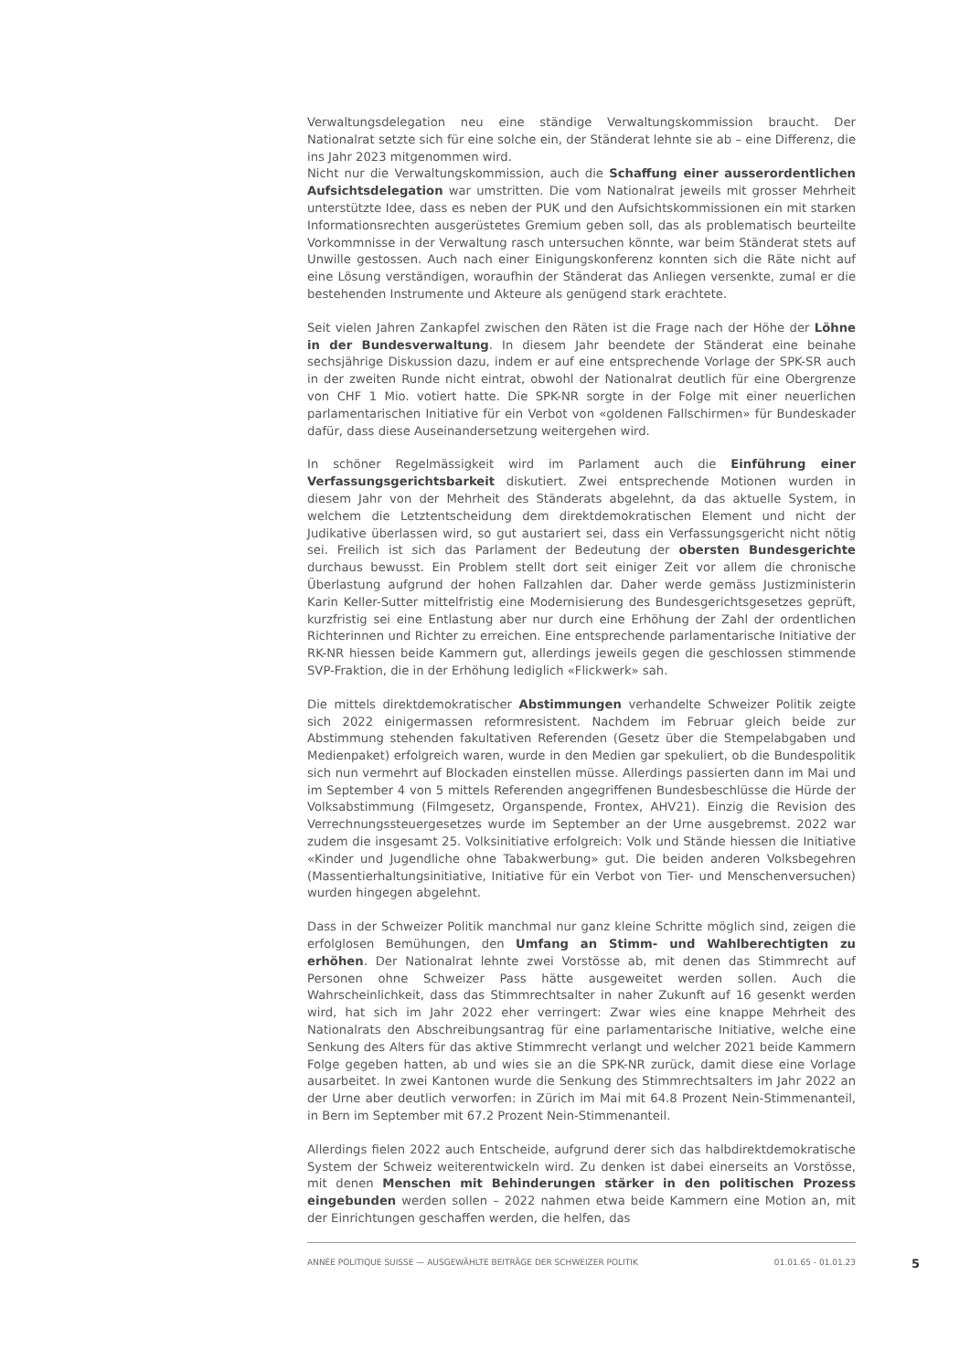Verwaltungsdelegation neu eine ständige Verwaltungskommission braucht. Der Nationalrat setzte sich für eine solche ein, der Ständerat lehnte sie ab – eine Differenz, die ins Jahr 2023 mitgenommen wird.
Nicht nur die Verwaltungskommission, auch die Schaffung einer ausserordentlichen Aufsichtsdelegation war umstritten. Die vom Nationalrat jeweils mit grosser Mehrheit unterstützte Idee, dass es neben der PUK und den Aufsichtskommissionen ein mit starken Informationsrechten ausgerüstetes Gremium geben soll, das als problematisch beurteilte Vorkommnisse in der Verwaltung rasch untersuchen könnte, war beim Ständerat stets auf Unwille gestossen. Auch nach einer Einigungskonferenz konnten sich die Räte nicht auf eine Lösung verständigen, woraufhin der Ständerat das Anliegen versenkte, zumal er die bestehenden Instrumente und Akteure als genügend stark erachtete.
Seit vielen Jahren Zankapfel zwischen den Räten ist die Frage nach der Höhe der Löhne in der Bundesverwaltung. In diesem Jahr beendete der Ständerat eine beinahe sechsjährige Diskussion dazu, indem er auf eine entsprechende Vorlage der SPK-SR auch in der zweiten Runde nicht eintrat, obwohl der Nationalrat deutlich für eine Obergrenze von CHF 1 Mio. votiert hatte. Die SPK-NR sorgte in der Folge mit einer neuerlichen parlamentarischen Initiative für ein Verbot von «goldenen Fallschirmen» für Bundeskader dafür, dass diese Auseinandersetzung weitergehen wird.
In schöner Regelmässigkeit wird im Parlament auch die Einführung einer Verfassungsgerichtsbarkeit diskutiert. Zwei entsprechende Motionen wurden in diesem Jahr von der Mehrheit des Ständerats abgelehnt, da das aktuelle System, in welchem die Letztentscheidung dem direktdemokratischen Element und nicht der Judikative überlassen wird, so gut austariert sei, dass ein Verfassungsgericht nicht nötig sei. Freilich ist sich das Parlament der Bedeutung der obersten Bundesgerichte durchaus bewusst. Ein Problem stellt dort seit einiger Zeit vor allem die chronische Überlastung aufgrund der hohen Fallzahlen dar. Daher werde gemäss Justizministerin Karin Keller-Sutter mittelfristig eine Modernisierung des Bundesgerichtsgesetzes geprüft, kurzfristig sei eine Entlastung aber nur durch eine Erhöhung der Zahl der ordentlichen Richterinnen und Richter zu erreichen. Eine entsprechende parlamentarische Initiative der RK-NR hiessen beide Kammern gut, allerdings jeweils gegen die geschlossen stimmende SVP-Fraktion, die in der Erhöhung lediglich «Flickwerk» sah.
Die mittels direktdemokratischer Abstimmungen verhandelte Schweizer Politik zeigte sich 2022 einigermassen reformresistent. Nachdem im Februar gleich beide zur Abstimmung stehenden fakultativen Referenden (Gesetz über die Stempelabgaben und Medienpaket) erfolgreich waren, wurde in den Medien gar spekuliert, ob die Bundespolitik sich nun vermehrt auf Blockaden einstellen müsse. Allerdings passierten dann im Mai und im September 4 von 5 mittels Referenden angegriffenen Bundesbeschlüsse die Hürde der Volksabstimmung (Filmgesetz, Organspende, Frontex, AHV21). Einzig die Revision des Verrechnungssteuergesetzes wurde im September an der Urne ausgebremst. 2022 war zudem die insgesamt 25. Volksinitiative erfolgreich: Volk und Stände hiessen die Initiative «Kinder und Jugendliche ohne Tabakwerbung» gut. Die beiden anderen Volksbegehren (Massentierhaltungsinitiative, Initiative für ein Verbot von Tier- und Menschenversuchen) wurden hingegen abgelehnt.
Dass in der Schweizer Politik manchmal nur ganz kleine Schritte möglich sind, zeigen die erfolglosen Bemühungen, den Umfang an Stimm- und Wahlberechtigten zu erhöhen. Der Nationalrat lehnte zwei Vorstösse ab, mit denen das Stimmrecht auf Personen ohne Schweizer Pass hätte ausgeweitet werden sollen. Auch die Wahrscheinlichkeit, dass das Stimmrechtsalter in naher Zukunft auf 16 gesenkt werden wird, hat sich im Jahr 2022 eher verringert: Zwar wies eine knappe Mehrheit des Nationalrats den Abschreibungsantrag für eine parlamentarische Initiative, welche eine Senkung des Alters für das aktive Stimmrecht verlangt und welcher 2021 beide Kammern Folge gegeben hatten, ab und wies sie an die SPK-NR zurück, damit diese eine Vorlage ausarbeitet. In zwei Kantonen wurde die Senkung des Stimmrechtsalters im Jahr 2022 an der Urne aber deutlich verworfen: in Zürich im Mai mit 64.8 Prozent Nein-Stimmenanteil, in Bern im September mit 67.2 Prozent Nein-Stimmenanteil.
Allerdings fielen 2022 auch Entscheide, aufgrund derer sich das halbdirektdemokratische System der Schweiz weiterentwickeln wird. Zu denken ist dabei einerseits an Vorstösse, mit denen Menschen mit Behinderungen stärker in den politischen Prozess eingebunden werden sollen – 2022 nahmen etwa beide Kammern eine Motion an, mit der Einrichtungen geschaffen werden, die helfen, das
ANNÉE POLITIQUE SUISSE — AUSGEWÄHLTE BEITRÄGE DER SCHWEIZER POLITIK 01.01.65 - 01.01.23
5